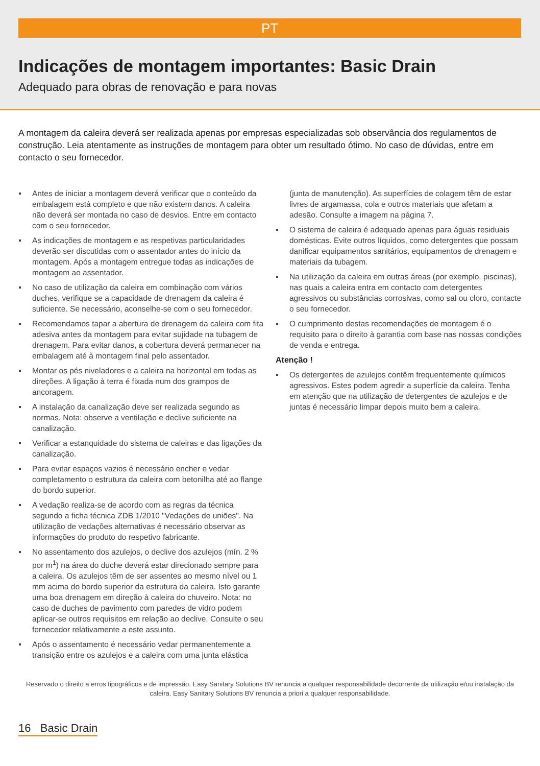PT
Indicações de montagem importantes: Basic Drain
Adequado para obras de renovação e para novas
A montagem da caleira deverá ser realizada apenas por empresas especializadas sob observância dos regulamentos de construção. Leia atentamente as instruções de montagem para obter um resultado ótimo. No caso de dúvidas, entre em contacto o seu fornecedor.
Antes de iniciar a montagem deverá verificar que o conteúdo da embalagem está completo e que não existem danos. A caleira não deverá ser montada no caso de desvios. Entre em contacto com o seu fornecedor.
As indicações de montagem e as respetivas particularidades deverão ser discutidas com o assentador antes do início da montagem. Após a montagem entregue todas as indicações de montagem ao assentador.
No caso de utilização da caleira em combinação com vários duches, verifique se a capacidade de drenagem da caleira é suficiente. Se necessário, aconselhe-se com o seu fornecedor.
Recomendamos tapar a abertura de drenagem da caleira com fita adesiva antes da montagem para evitar sujidade na tubagem de drenagem. Para evitar danos, a cobertura deverá permanecer na embalagem até à montagem final pelo assentador.
Montar os pés niveladores e a caleira na horizontal em todas as direções. A ligação à terra é fixada num dos grampos de ancoragem.
A instalação da canalização deve ser realizada segundo as normas. Nota: observe a ventilação e declive suficiente na canalização.
Verificar a estanquidade do sistema de caleiras e das ligações da canalização.
Para evitar espaços vazios é necessário encher e vedar completamento o estrutura da caleira com betonilha até ao flange do bordo superior.
A vedação realiza-se de acordo com as regras da técnica segundo a ficha técnica ZDB 1/2010 "Vedações de uniões". Na utilização de vedações alternativas é necessário observar as informações do produto do respetivo fabricante.
No assentamento dos azulejos, o declive dos azulejos (mín. 2 % por m<sup>1</sup>) na área do duche deverá estar direcionado sempre para a caleira. Os azulejos têm de ser assentes ao mesmo nível ou 1 mm acima do bordo superior da estrutura da caleira. Isto garante uma boa drenagem em direção à caleira do chuveiro. Nota: no caso de duches de pavimento com paredes de vidro podem aplicar-se outros requisitos em relação ao declive. Consulte o seu fornecedor relativamente a este assunto.
Após o assentamento é necessário vedar permanentemente a transição entre os azulejos e a caleira com uma junta elástica
(junta de manutenção). As superfícies de colagem têm de estar livres de argamassa, cola e outros materiais que afetam a adesão. Consulte a imagem na página 7.
O sistema de caleira é adequado apenas para águas residuais domésticas. Evite outros líquidos, como detergentes que possam danificar equipamentos sanitários, equipamentos de drenagem e materiais da tubagem.
Na utilização da caleira em outras áreas (por exemplo, piscinas), nas quais a caleira entra em contacto com detergentes agressivos ou substâncias corrosivas, como sal ou cloro, contacte o seu fornecedor.
O cumprimento destas recomendações de montagem é o requisito para o direito à garantia com base nas nossas condições de venda e entrega.
Atenção !
Os detergentes de azulejos contêm frequentemente químicos agressivos. Estes podem agredir a superfície da caleira. Tenha em atenção que na utilização de detergentes de azulejos e de juntas é necessário limpar depois muito bem a caleira.
Reservado o direito a erros tipográficos e de impressão. Easy Sanitary Solutions BV renuncia a qualquer responsabilidade decorrente da utilização e/ou instalação da caleira. Easy Sanitary Solutions BV renuncia a priori a qualquer responsabilidade.
16 Basic Drain